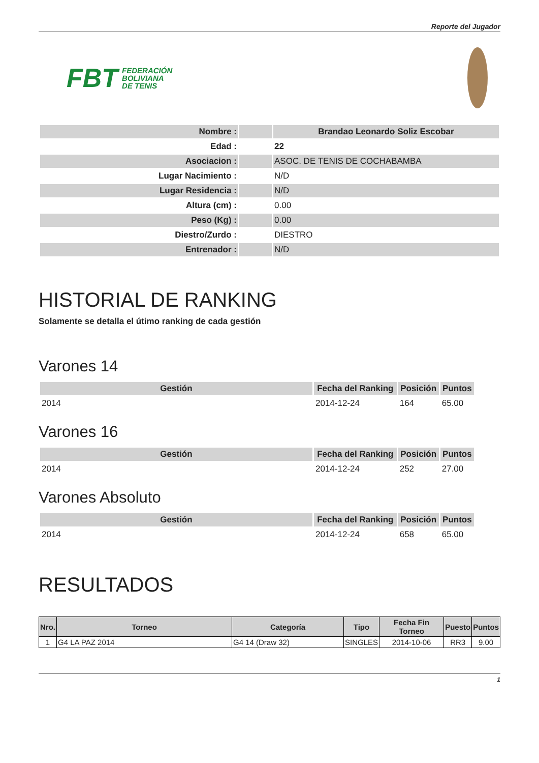Reporte del Jugador
FBT FEDERACIÓN
BOLIVIANA
DE TENIS
| Nombre : | | Brandao Leonardo Soliz Escobar |
| Edad : | | 22 |
| Asociacion : | | ASOC. DE TENIS DE COCHABAMBA |
| Lugar Nacimiento : | | N/D |
| Lugar Residencia : | | N/D |
| Altura (cm) : | | 0.00 |
| Peso (Kg) : | | 0.00 |
| Diestro/Zurdo : | | DIESTRO |
| Entrenador : | | N/D |
HISTORIAL DE RANKING
Solamente se detalla el útimo ranking de cada gestión
Varones 14
| Gestión | Fecha del Ranking | Posición | Puntos |
| --- | --- | --- | --- |
| 2014 | 2014-12-24 | 164 | 65.00 |
Varones 16
| Gestión | Fecha del Ranking | Posición | Puntos |
| --- | --- | --- | --- |
| 2014 | 2014-12-24 | 252 | 27.00 |
Varones Absoluto
| Gestión | Fecha del Ranking | Posición | Puntos |
| --- | --- | --- | --- |
| 2014 | 2014-12-24 | 658 | 65.00 |
RESULTADOS
| Nro. | Torneo | Categoría | Tipo | Fecha Fin Torneo | Puesto | Puntos |
| --- | --- | --- | --- | --- | --- | --- |
| 1 | G4 LA PAZ 2014 | G4 14 (Draw 32) | SINGLES | 2014-10-06 | RR3 | 9.00 |
1